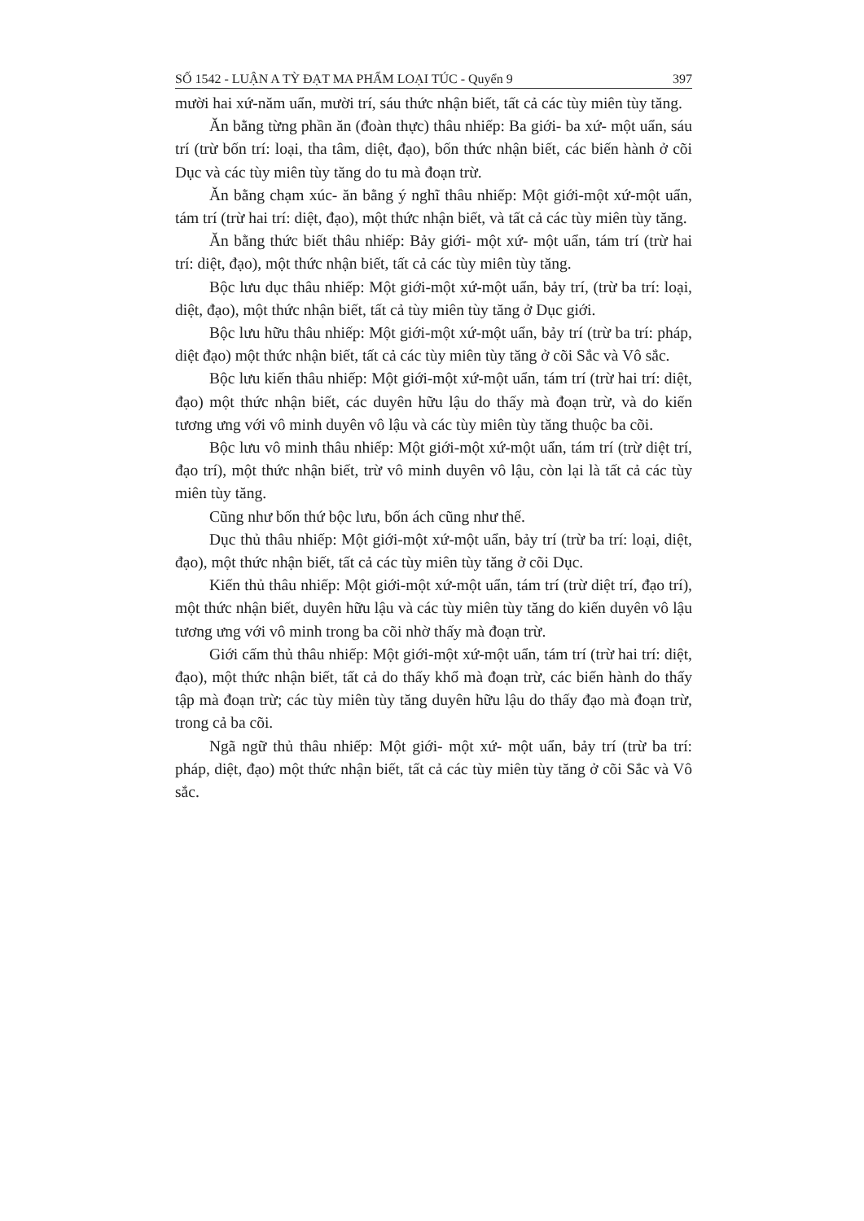SỐ 1542 - LUẬN A TỲ ĐẠT MA PHẨM LOẠI TÚC - Quyển 9 397
mười hai xứ-năm uẩn, mười trí, sáu thức nhận biết, tất cả các tùy miên tùy tăng.
Ăn bằng từng phần ăn (đoàn thực) thâu nhiếp: Ba giới- ba xứ- một uẩn, sáu trí (trừ bốn trí: loại, tha tâm, diệt, đạo), bốn thức nhận biết, các biến hành ở cõi Dục và các tùy miên tùy tăng do tu mà đoạn trừ.
Ăn bằng chạm xúc- ăn bằng ý nghĩ thâu nhiếp: Một giới-một xứ-một uẩn, tám trí (trừ hai trí: diệt, đạo), một thức nhận biết, và tất cả các tùy miên tùy tăng.
Ăn bằng thức biết thâu nhiếp: Bảy giới- một xứ- một uẩn, tám trí (trừ hai trí: diệt, đạo), một thức nhận biết, tất cả các tùy miên tùy tăng.
Bộc lưu dục thâu nhiếp: Một giới-một xứ-một uẩn, bảy trí, (trừ ba trí: loại, diệt, đạo), một thức nhận biết, tất cả tùy miên tùy tăng ở Dục giới.
Bộc lưu hữu thâu nhiếp: Một giới-một xứ-một uẩn, bảy trí (trừ ba trí: pháp, diệt đạo) một thức nhận biết, tất cả các tùy miên tùy tăng ở cõi Sắc và Vô sắc.
Bộc lưu kiến thâu nhiếp: Một giới-một xứ-một uẩn, tám trí (trừ hai trí: diệt, đạo) một thức nhận biết, các duyên hữu lậu do thấy mà đoạn trừ, và do kiến tương ưng với vô minh duyên vô lậu và các tùy miên tùy tăng thuộc ba cõi.
Bộc lưu vô minh thâu nhiếp: Một giới-một xứ-một uẩn, tám trí (trừ diệt trí, đạo trí), một thức nhận biết, trừ vô minh duyên vô lậu, còn lại là tất cả các tùy miên tùy tăng.
Cũng như bốn thứ bộc lưu, bốn ách cũng như thế.
Dục thủ thâu nhiếp: Một giới-một xứ-một uẩn, bảy trí (trừ ba trí: loại, diệt, đạo), một thức nhận biết, tất cả các tùy miên tùy tăng ở cõi Dục.
Kiến thủ thâu nhiếp: Một giới-một xứ-một uẩn, tám trí (trừ diệt trí, đạo trí), một thức nhận biết, duyên hữu lậu và các tùy miên tùy tăng do kiến duyên vô lậu tương ưng với vô minh trong ba cõi nhờ thấy mà đoạn trừ.
Giới cấm thủ thâu nhiếp: Một giới-một xứ-một uẩn, tám trí (trừ hai trí: diệt, đạo), một thức nhận biết, tất cả do thấy khổ mà đoạn trừ, các biến hành do thấy tập mà đoạn trừ; các tùy miên tùy tăng duyên hữu lậu do thấy đạo mà đoạn trừ, trong cả ba cõi.
Ngã ngữ thủ thâu nhiếp: Một giới- một xứ- một uẩn, bảy trí (trừ ba trí: pháp, diệt, đạo) một thức nhận biết, tất cả các tùy miên tùy tăng ở cõi Sắc và Vô sắc.